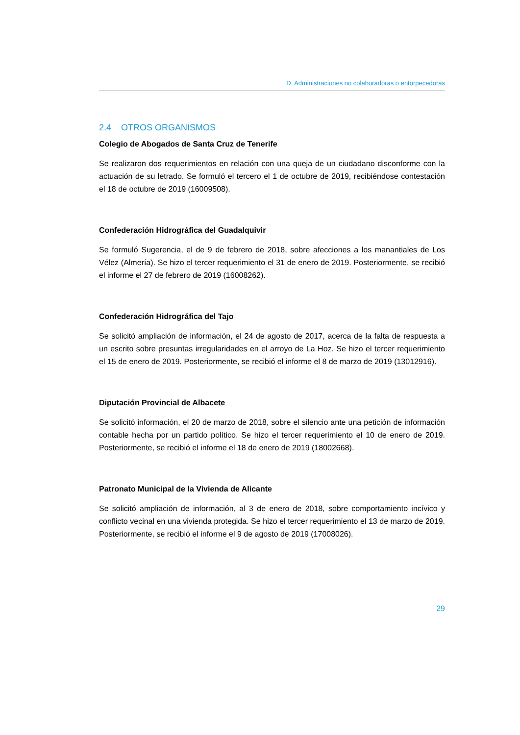D. Administraciones no colaboradoras o entorpecedoras
2.4 OTROS ORGANISMOS
Colegio de Abogados de Santa Cruz de Tenerife
Se realizaron dos requerimientos en relación con una queja de un ciudadano disconforme con la actuación de su letrado. Se formuló el tercero el 1 de octubre de 2019, recibiéndose contestación el 18 de octubre de 2019 (16009508).
Confederación Hidrográfica del Guadalquivir
Se formuló Sugerencia, el de 9 de febrero de 2018, sobre afecciones a los manantiales de Los Vélez (Almería). Se hizo el tercer requerimiento el 31 de enero de 2019. Posteriormente, se recibió el informe el 27 de febrero de 2019 (16008262).
Confederación Hidrográfica del Tajo
Se solicitó ampliación de información, el 24 de agosto de 2017, acerca de la falta de respuesta a un escrito sobre presuntas irregularidades en el arroyo de La Hoz. Se hizo el tercer requerimiento el 15 de enero de 2019. Posteriormente, se recibió el informe el 8 de marzo de 2019 (13012916).
Diputación Provincial de Albacete
Se solicitó información, el 20 de marzo de 2018, sobre el silencio ante una petición de información contable hecha por un partido político. Se hizo el tercer requerimiento el 10 de enero de 2019. Posteriormente, se recibió el informe el 18 de enero de 2019 (18002668).
Patronato Municipal de la Vivienda de Alicante
Se solicitó ampliación de información, al 3 de enero de 2018, sobre comportamiento incívico y conflicto vecinal en una vivienda protegida. Se hizo el tercer requerimiento el 13 de marzo de 2019. Posteriormente, se recibió el informe el 9 de agosto de 2019 (17008026).
29